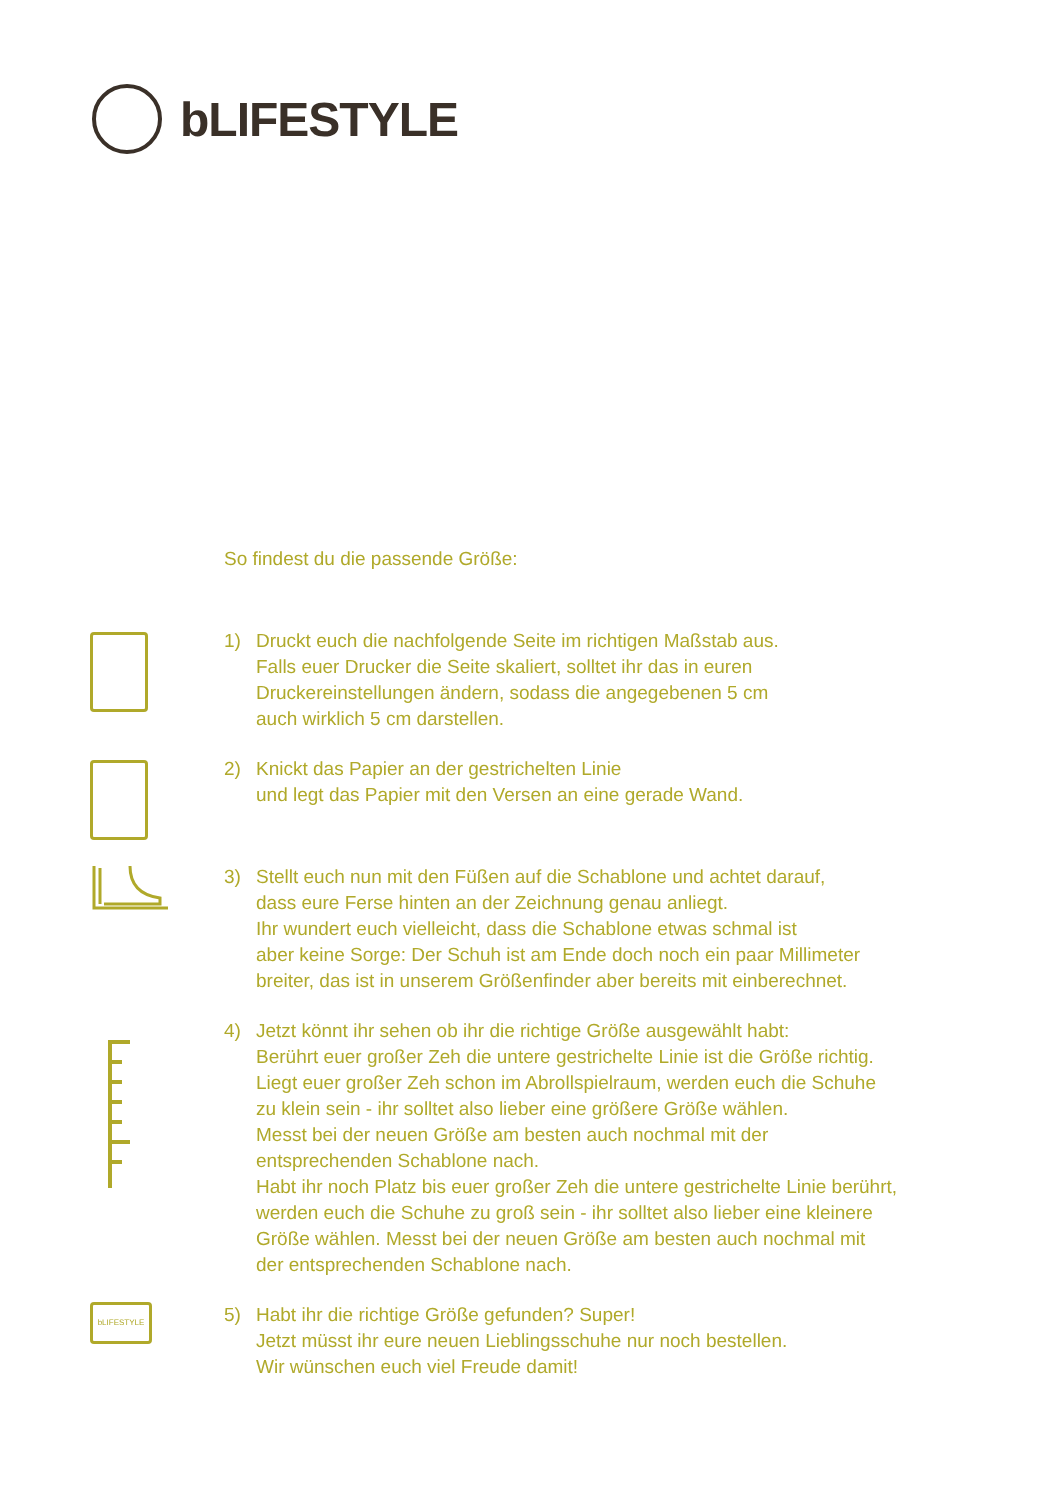bLIFESTYLE
So findest du die passende Größe:
1) Druckt euch die nachfolgende Seite im richtigen Maßstab aus.
Falls euer Drucker die Seite skaliert, solltet ihr das in euren
Druckereinstellungen ändern, sodass die angegebenen 5 cm
auch wirklich 5 cm darstellen.
2) Knickt das Papier an der gestrichelten Linie
und legt das Papier mit den Versen an eine gerade Wand.
3) Stellt euch nun mit den Füßen auf die Schablone und achtet darauf,
dass eure Ferse hinten an der Zeichnung genau anliegt.
Ihr wundert euch vielleicht, dass die Schablone etwas schmal ist
aber keine Sorge: Der Schuh ist am Ende doch noch ein paar Millimeter
breiter, das ist in unserem Größenfinder aber bereits mit einberechnet.
4) Jetzt könnt ihr sehen ob ihr die richtige Größe ausgewählt habt:
Berührt euer großer Zeh die untere gestrichelte Linie ist die Größe richtig.
Liegt euer großer Zeh schon im Abrollspielraum, werden euch die Schuhe
zu klein sein - ihr solltet also lieber eine größere Größe wählen.
Messt bei der neuen Größe am besten auch nochmal mit der
entsprechenden Schablone nach.
Habt ihr noch Platz bis euer großer Zeh die untere gestrichelte Linie berührt,
werden euch die Schuhe zu groß sein - ihr solltet also lieber eine kleinere
Größe wählen. Messt bei der neuen Größe am besten auch nochmal mit
der entsprechenden Schablone nach.
bLIFESTYLE
5) Habt ihr die richtige Größe gefunden? Super!
Jetzt müsst ihr eure neuen Lieblingsschuhe nur noch bestellen.
Wir wünschen euch viel Freude damit!